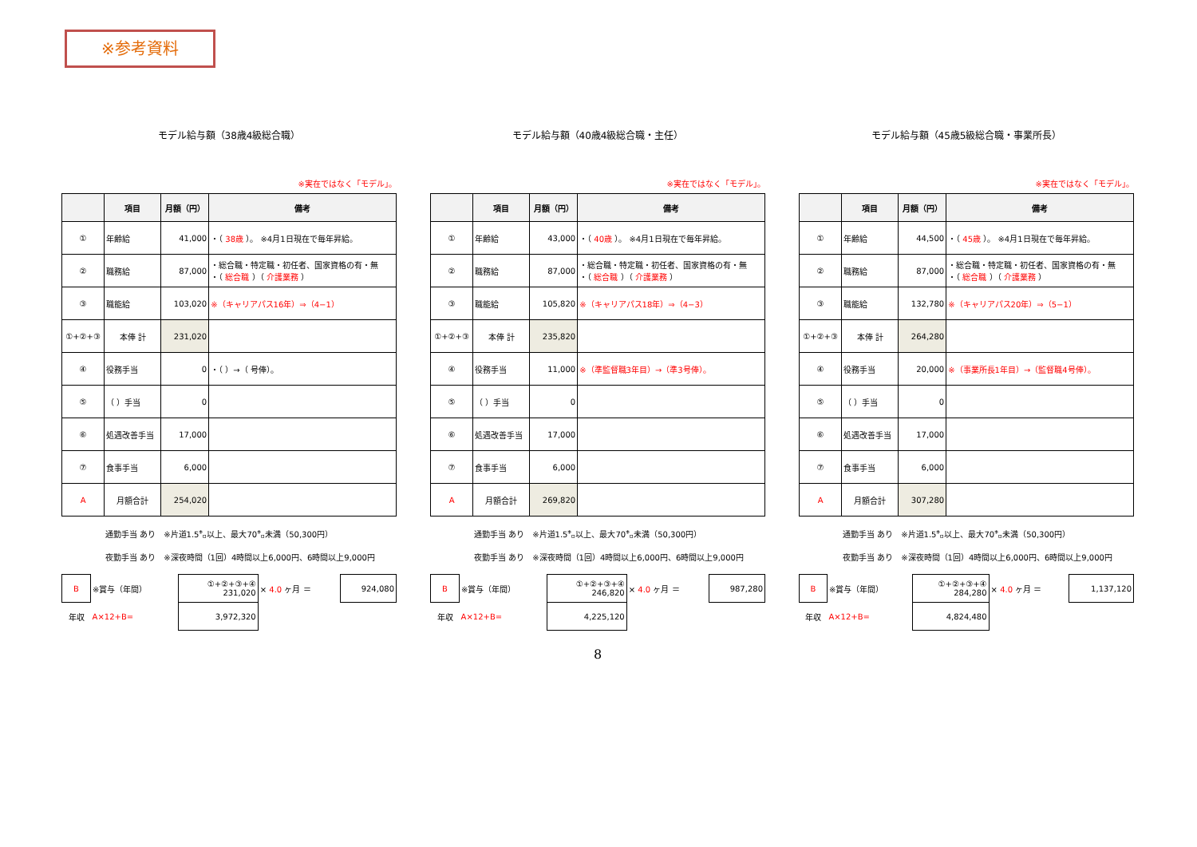※参考資料
モデル給与額（38歳4級総合職）
※実在ではなく「モデル」。
| | 項目 | 月額（円） | 備考 |
| --- | --- | --- | --- |
| ① | 年齢給 | 41,000 | ・（ 38歳 ）。 ※4月1日現在で毎年昇給。 |
| ② | 職務給 | 87,000 | ・総合職・特定職・初任者、国家資格の有・無 ・（ 総合職 ）（ 介護業務 ） |
| ③ | 職能給 | 103,020 | ※（キャリアパス16年）⇒（4−1） |
| ①+②+③ | 本俸 計 | 231,020 | |
| ④ | 役務手当 | 0 | ・（ ）→（ 号俸）。 |
| ⑤ | （ ）手当 | 0 | |
| ⑥ | 処遇改善手当 | 17,000 | |
| ⑦ | 食事手当 | 6,000 | |
| A | 月額合計 | 254,020 | |
通勤手当 あり　※片道1.5㌔以上、最大70㌔未満（50,300円）
夜勤手当 あり　※深夜時間（1回）4時間以上6,000円、6時間以上9,000円
| B | ※賞与（年間） | ①+②+③+④ 231,020 | × 4.0 ヶ月 ＝ | 924,080 |
| 年収 | A×12+B= | 3,972,320 | | |
モデル給与額（40歳4級総合職・主任）
※実在ではなく「モデル」。
| | 項目 | 月額（円） | 備考 |
| --- | --- | --- | --- |
| ① | 年齢給 | 43,000 | ・（ 40歳 ）。 ※4月1日現在で毎年昇給。 |
| ② | 職務給 | 87,000 | ・総合職・特定職・初任者、国家資格の有・無 ・（ 総合職 ）（ 介護業務 ） |
| ③ | 職能給 | 105,820 | ※（キャリアパス18年）⇒（4−3） |
| ①+②+③ | 本俸 計 | 235,820 | |
| ④ | 役務手当 | 11,000 | ※（準監督職3年目）→（準3号俸）。 |
| ⑤ | （ ）手当 | 0 | |
| ⑥ | 処遇改善手当 | 17,000 | |
| ⑦ | 食事手当 | 6,000 | |
| A | 月額合計 | 269,820 | |
通勤手当 あり　※片道1.5㌔以上、最大70㌔未満（50,300円）
夜勤手当 あり　※深夜時間（1回）4時間以上6,000円、6時間以上9,000円
| B | ※賞与（年間） | ①+②+③+④ 246,820 | × 4.0 ヶ月 ＝ | 987,280 |
| 年収 | A×12+B= | 4,225,120 | | |
8
モデル給与額（45歳5級総合職・事業所長）
※実在ではなく「モデル」。
| | 項目 | 月額（円） | 備考 |
| --- | --- | --- | --- |
| ① | 年齢給 | 44,500 | ・（ 45歳 ）。 ※4月1日現在で毎年昇給。 |
| ② | 職務給 | 87,000 | ・総合職・特定職・初任者、国家資格の有・無 ・（ 総合職 ）（ 介護業務 ） |
| ③ | 職能給 | 132,780 | ※（キャリアパス20年）⇒（5−1） |
| ①+②+③ | 本俸 計 | 264,280 | |
| ④ | 役務手当 | 20,000 | ※（事業所長1年目）→（監督職4号俸）。 |
| ⑤ | （ ）手当 | 0 | |
| ⑥ | 処遇改善手当 | 17,000 | |
| ⑦ | 食事手当 | 6,000 | |
| A | 月額合計 | 307,280 | |
通勤手当 あり　※片道1.5㌔以上、最大70㌔未満（50,300円）
夜勤手当 あり　※深夜時間（1回）4時間以上6,000円、6時間以上9,000円
| B | ※賞与（年間） | ①+②+③+④ 284,280 | × 4.0 ヶ月 ＝ | 1,137,120 |
| 年収 | A×12+B= | 4,824,480 | | |